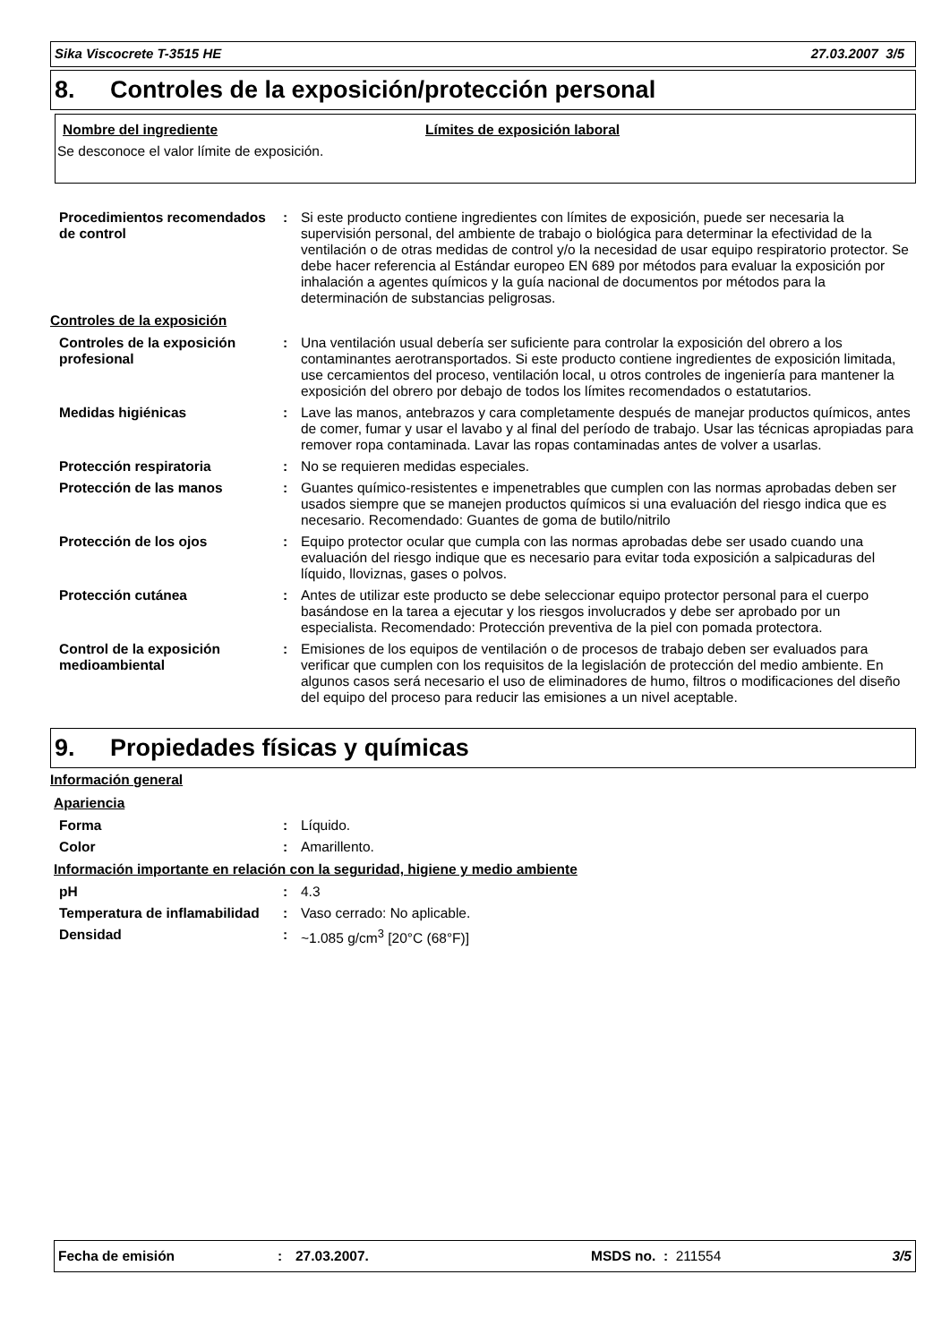Sika Viscocrete T-3515 HE 27.03.2007 3/5
8. Controles de la exposición/protección personal
Nombre del ingrediente Límites de exposición laboral
Se desconoce el valor límite de exposición.
| Procedimientos recomendados de control | : | Si este producto contiene ingredientes con límites de exposición, puede ser necesaria la supervisión personal, del ambiente de trabajo o biológica para determinar la efectividad de la ventilación o de otras medidas de control y/o la necesidad de usar equipo respiratorio protector. Se debe hacer referencia al Estándar europeo EN 689 por métodos para evaluar la exposición por inhalación a agentes químicos y la guía nacional de documentos por métodos para la determinación de substancias peligrosas. |
| Controles de la exposición | | |
| Controles de la exposición profesional | : | Una ventilación usual debería ser suficiente para controlar la exposición del obrero a los contaminantes aerotransportados. Si este producto contiene ingredientes de exposición limitada, use cercamientos del proceso, ventilación local, u otros controles de ingeniería para mantener la exposición del obrero por debajo de todos los límites recomendados o estatutarios. |
| Medidas higiénicas | : | Lave las manos, antebrazos y cara completamente después de manejar productos químicos, antes de comer, fumar y usar el lavabo y al final del período de trabajo. Usar las técnicas apropiadas para remover ropa contaminada. Lavar las ropas contaminadas antes de volver a usarlas. |
| Protección respiratoria | : | No se requieren medidas especiales. |
| Protección de las manos | : | Guantes químico-resistentes e impenetrables que cumplen con las normas aprobadas deben ser usados siempre que se manejen productos químicos si una evaluación del riesgo indica que es necesario. Recomendado: Guantes de goma de butilo/nitrilo |
| Protección de los ojos | : | Equipo protector ocular que cumpla con las normas aprobadas debe ser usado cuando una evaluación del riesgo indique que es necesario para evitar toda exposición a salpicaduras del líquido, lloviznas, gases o polvos. |
| Protección cutánea | : | Antes de utilizar este producto se debe seleccionar equipo protector personal para el cuerpo basándose en la tarea a ejecutar y los riesgos involucrados y debe ser aprobado por un especialista. Recomendado: Protección preventiva de la piel con pomada protectora. |
| Control de la exposición medioambiental | : | Emisiones de los equipos de ventilación o de procesos de trabajo deben ser evaluados para verificar que cumplen con los requisitos de la legislación de protección del medio ambiente. En algunos casos será necesario el uso de eliminadores de humo, filtros o modificaciones del diseño del equipo del proceso para reducir las emisiones a un nivel aceptable. |
9. Propiedades físicas y químicas
| Información general | | |
| Apariencia | | |
| Forma | : | Líquido. |
| Color | : | Amarillento. |
| Información importante en relación con la seguridad, higiene y medio ambiente | | |
| pH | : | 4.3 |
| Temperatura de inflamabilidad | : | Vaso cerrado: No aplicable. |
| Densidad | : | ~1.085 g/cm<sup>3</sup> [20°C (68°F)] |
Fecha de emisión: 27.03.2007. MSDS no. : 211554 3/5